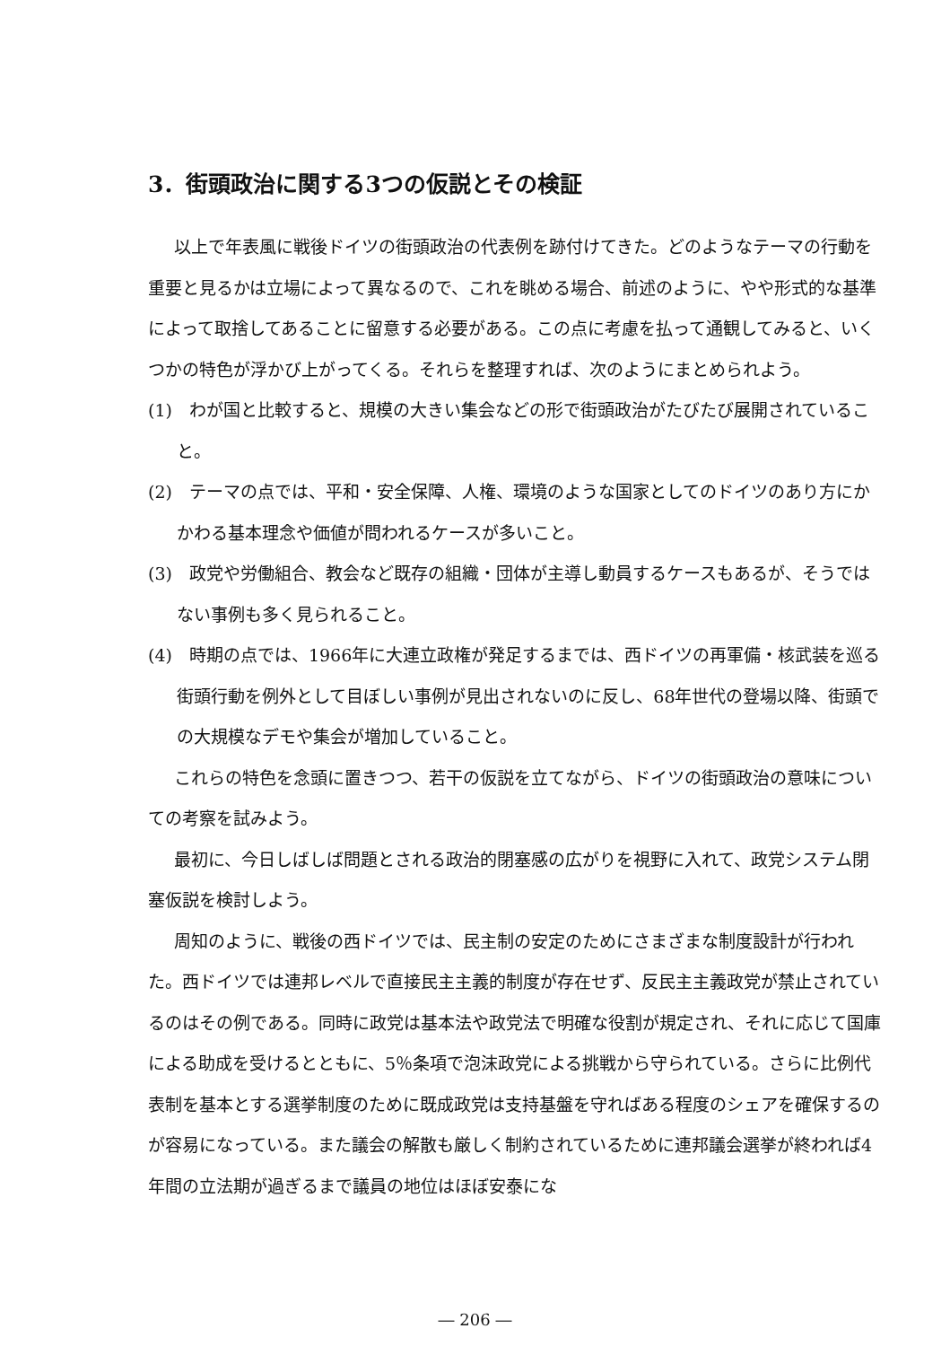3．街頭政治に関する3つの仮説とその検証
以上で年表風に戦後ドイツの街頭政治の代表例を跡付けてきた。どのようなテーマの行動を重要と見るかは立場によって異なるので、これを眺める場合、前述のように、やや形式的な基準によって取捨してあることに留意する必要がある。この点に考慮を払って通観してみると、いくつかの特色が浮かび上がってくる。それらを整理すれば、次のようにまとめられよう。
(1)　わが国と比較すると、規模の大きい集会などの形で街頭政治がたびたび展開されていること。
(2)　テーマの点では、平和・安全保障、人権、環境のような国家としてのドイツのあり方にかかわる基本理念や価値が問われるケースが多いこと。
(3)　政党や労働組合、教会など既存の組織・団体が主導し動員するケースもあるが、そうではない事例も多く見られること。
(4)　時期の点では、1966年に大連立政権が発足するまでは、西ドイツの再軍備・核武装を巡る街頭行動を例外として目ぼしい事例が見出されないのに反し、68年世代の登場以降、街頭での大規模なデモや集会が増加していること。
これらの特色を念頭に置きつつ、若干の仮説を立てながら、ドイツの街頭政治の意味についての考察を試みよう。
最初に、今日しばしば問題とされる政治的閉塞感の広がりを視野に入れて、政党システム閉塞仮説を検討しよう。
周知のように、戦後の西ドイツでは、民主制の安定のためにさまざまな制度設計が行われた。西ドイツでは連邦レベルで直接民主主義的制度が存在せず、反民主主義政党が禁止されているのはその例である。同時に政党は基本法や政党法で明確な役割が規定され、それに応じて国庫による助成を受けるとともに、5％条項で泡沫政党による挑戦から守られている。さらに比例代表制を基本とする選挙制度のために既成政党は支持基盤を守ればある程度のシェアを確保するのが容易になっている。また議会の解散も厳しく制約されているために連邦議会選挙が終われば4年間の立法期が過ぎるまで議員の地位はほぼ安泰にな
― 206 ―